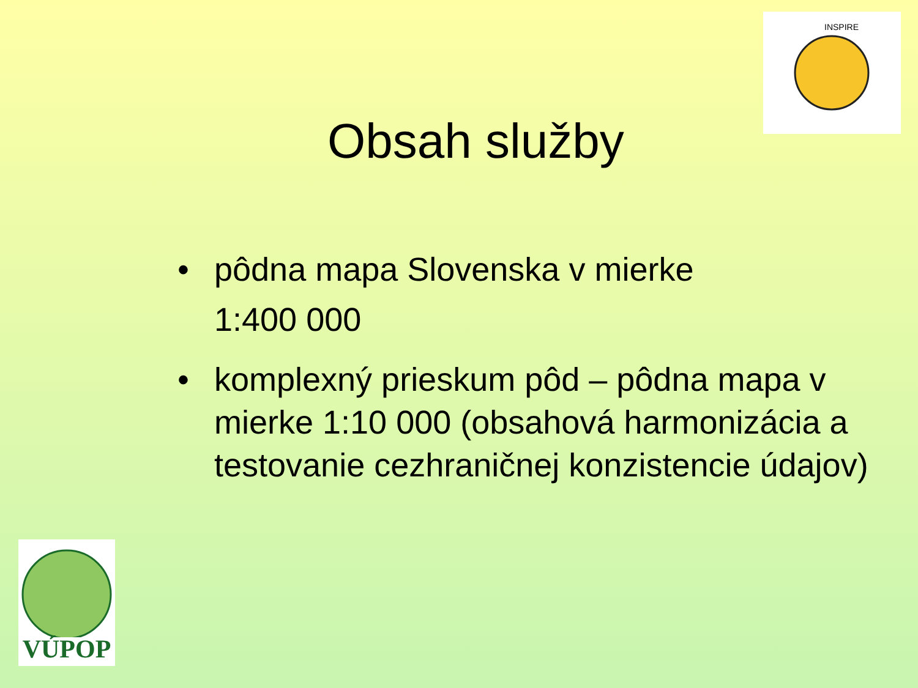INSPIRE
Obsah služby
• pôdna mapa Slovenska v mierke
1:400 000
• komplexný prieskum pôd – pôdna mapa v mierke 1:10 000 (obsahová harmonizácia a testovanie cezhraničnej konzistencie údajov)
VÚPOP